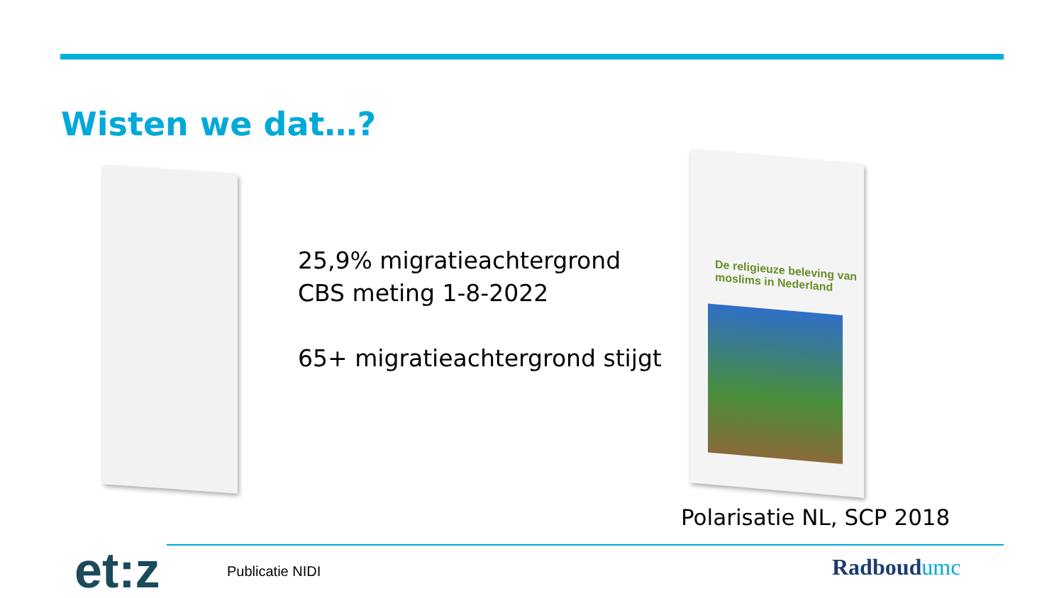Wisten we dat…?
25,9% migratieachtergrond
CBS meting 1-8-2022
65+ migratieachtergrond stijgt
De religieuze beleving van moslims in Nederland
Polarisatie NL, SCP 2018
et:z Publicatie NIDI Radboudumc